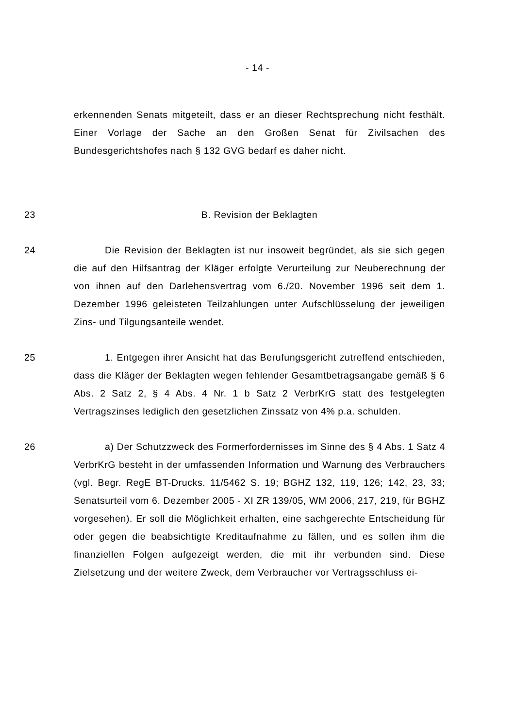- 14 -
erkennenden Senats mitgeteilt, dass er an dieser Rechtsprechung nicht festhält. Einer Vorlage der Sache an den Großen Senat für Zivilsachen des Bundesgerichtshofes nach § 132 GVG bedarf es daher nicht.
23 B. Revision der Beklagten
24 Die Revision der Beklagten ist nur insoweit begründet, als sie sich gegen die auf den Hilfsantrag der Kläger erfolgte Verurteilung zur Neuberechnung der von ihnen auf den Darlehensvertrag vom 6./20. November 1996 seit dem 1. Dezember 1996 geleisteten Teilzahlungen unter Aufschlüsselung der jeweiligen Zins- und Tilgungsanteile wendet.
25 1. Entgegen ihrer Ansicht hat das Berufungsgericht zutreffend entschieden, dass die Kläger der Beklagten wegen fehlender Gesamtbetragsangabe gemäß § 6 Abs. 2 Satz 2, § 4 Abs. 4 Nr. 1 b Satz 2 VerbrKrG statt des festgelegten Vertragszinses lediglich den gesetzlichen Zinssatz von 4% p.a. schulden.
26 a) Der Schutzzweck des Formerfordernisses im Sinne des § 4 Abs. 1 Satz 4 VerbrKrG besteht in der umfassenden Information und Warnung des Verbrauchers (vgl. Begr. RegE BT-Drucks. 11/5462 S. 19; BGHZ 132, 119, 126; 142, 23, 33; Senatsurteil vom 6. Dezember 2005 - XI ZR 139/05, WM 2006, 217, 219, für BGHZ vorgesehen). Er soll die Möglichkeit erhalten, eine sachgerechte Entscheidung für oder gegen die beabsichtigte Kreditaufnahme zu fällen, und es sollen ihm die finanziellen Folgen aufgezeigt werden, die mit ihr verbunden sind. Diese Zielsetzung und der weitere Zweck, dem Verbraucher vor Vertragsschluss ei-